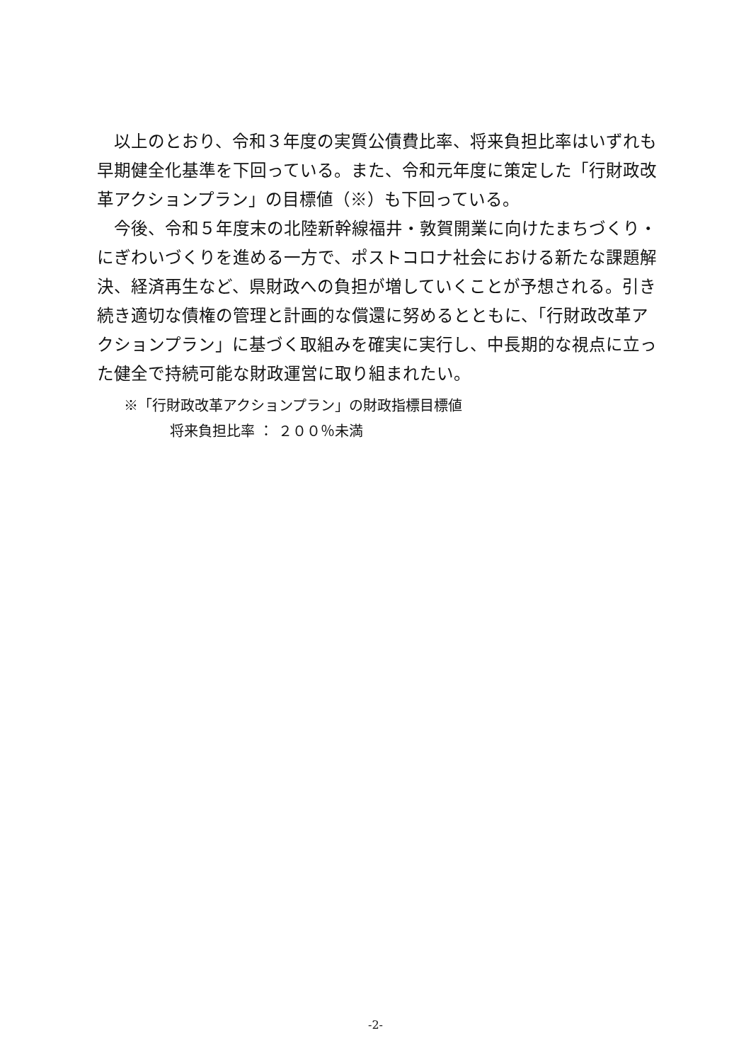以上のとおり、令和３年度の実質公債費比率、将来負担比率はいずれも早期健全化基準を下回っている。また、令和元年度に策定した「行財政改革アクションプラン」の目標値（※）も下回っている。
今後、令和５年度末の北陸新幹線福井・敦賀開業に向けたまちづくり・にぎわいづくりを進める一方で、ポストコロナ社会における新たな課題解決、経済再生など、県財政への負担が増していくことが予想される。引き続き適切な債権の管理と計画的な償還に努めるとともに、「行財政改革アクションプラン」に基づく取組みを確実に実行し、中長期的な視点に立った健全で持続可能な財政運営に取り組まれたい。
※「行財政改革アクションプラン」の財政指標目標値
将来負担比率 ： ２００％未満
-2-